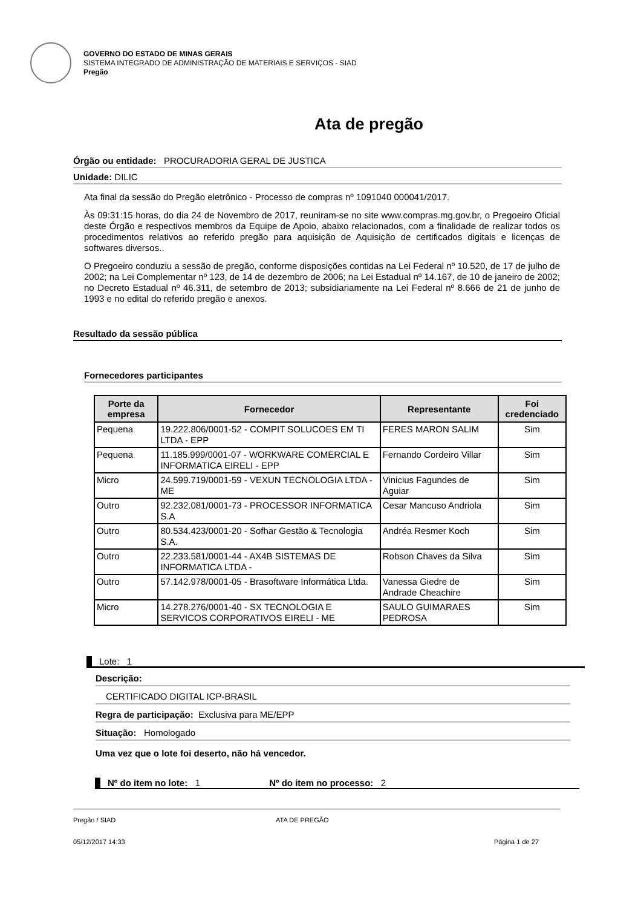GOVERNO DO ESTADO DE MINAS GERAIS
SISTEMA INTEGRADO DE ADMINISTRAÇÃO DE MATERIAIS E SERVIÇOS - SIAD
Pregão
Ata de pregão
Órgão ou entidade: PROCURADORIA GERAL DE JUSTICA
Unidade: DILIC
Ata final da sessão do Pregão eletrônico - Processo de compras nº 1091040 000041/2017.
Às 09:31:15 horas, do dia 24 de Novembro de 2017, reuniram-se no site www.compras.mg.gov.br, o Pregoeiro Oficial deste Órgão e respectivos membros da Equipe de Apoio, abaixo relacionados, com a finalidade de realizar todos os procedimentos relativos ao referido pregão para aquisição de Aquisição de certificados digitais e licenças de softwares diversos..
O Pregoeiro conduziu a sessão de pregão, conforme disposições contidas na Lei Federal nº 10.520, de 17 de julho de 2002; na Lei Complementar nº 123, de 14 de dezembro de 2006; na Lei Estadual nº 14.167, de 10 de janeiro de 2002; no Decreto Estadual nº 46.311, de setembro de 2013; subsidiariamente na Lei Federal nº 8.666 de 21 de junho de 1993 e no edital do referido pregão e anexos.
Resultado da sessão pública
Fornecedores participantes
| Porte da empresa | Fornecedor | Representante | Foi credenciado |
| --- | --- | --- | --- |
| Pequena | 19.222.806/0001-52 - COMPIT SOLUCOES EM TI LTDA - EPP | FERES MARON SALIM | Sim |
| Pequena | 11.185.999/0001-07 - WORKWARE COMERCIAL E INFORMATICA EIRELI - EPP | Fernando Cordeiro Villar | Sim |
| Micro | 24.599.719/0001-59 - VEXUN TECNOLOGIA LTDA - ME | Vinicius Fagundes de Aguiar | Sim |
| Outro | 92.232.081/0001-73 - PROCESSOR INFORMATICA S.A | Cesar Mancuso Andriola | Sim |
| Outro | 80.534.423/0001-20 - Sofhar Gestão & Tecnologia S.A. | Andréa Resmer Koch | Sim |
| Outro | 22.233.581/0001-44 - AX4B SISTEMAS DE INFORMATICA LTDA - | Robson Chaves da Silva | Sim |
| Outro | 57.142.978/0001-05 - Brasoftware Informática Ltda. | Vanessa Giedre de Andrade Cheachire | Sim |
| Micro | 14.278.276/0001-40 - SX TECNOLOGIA E SERVICOS CORPORATIVOS EIRELI - ME | SAULO GUIMARAES PEDROSA | Sim |
Lote: 1
Descrição:
CERTIFICADO DIGITAL ICP-BRASIL
Regra de participação: Exclusiva para ME/EPP
Situação: Homologado
Uma vez que o lote foi deserto, não há vencedor.
Nº do item no lote: 1 Nº do item no processo: 2
Pregão / SIAD ATA DE PREGÃO
05/12/2017 14:33 Página 1 de 27